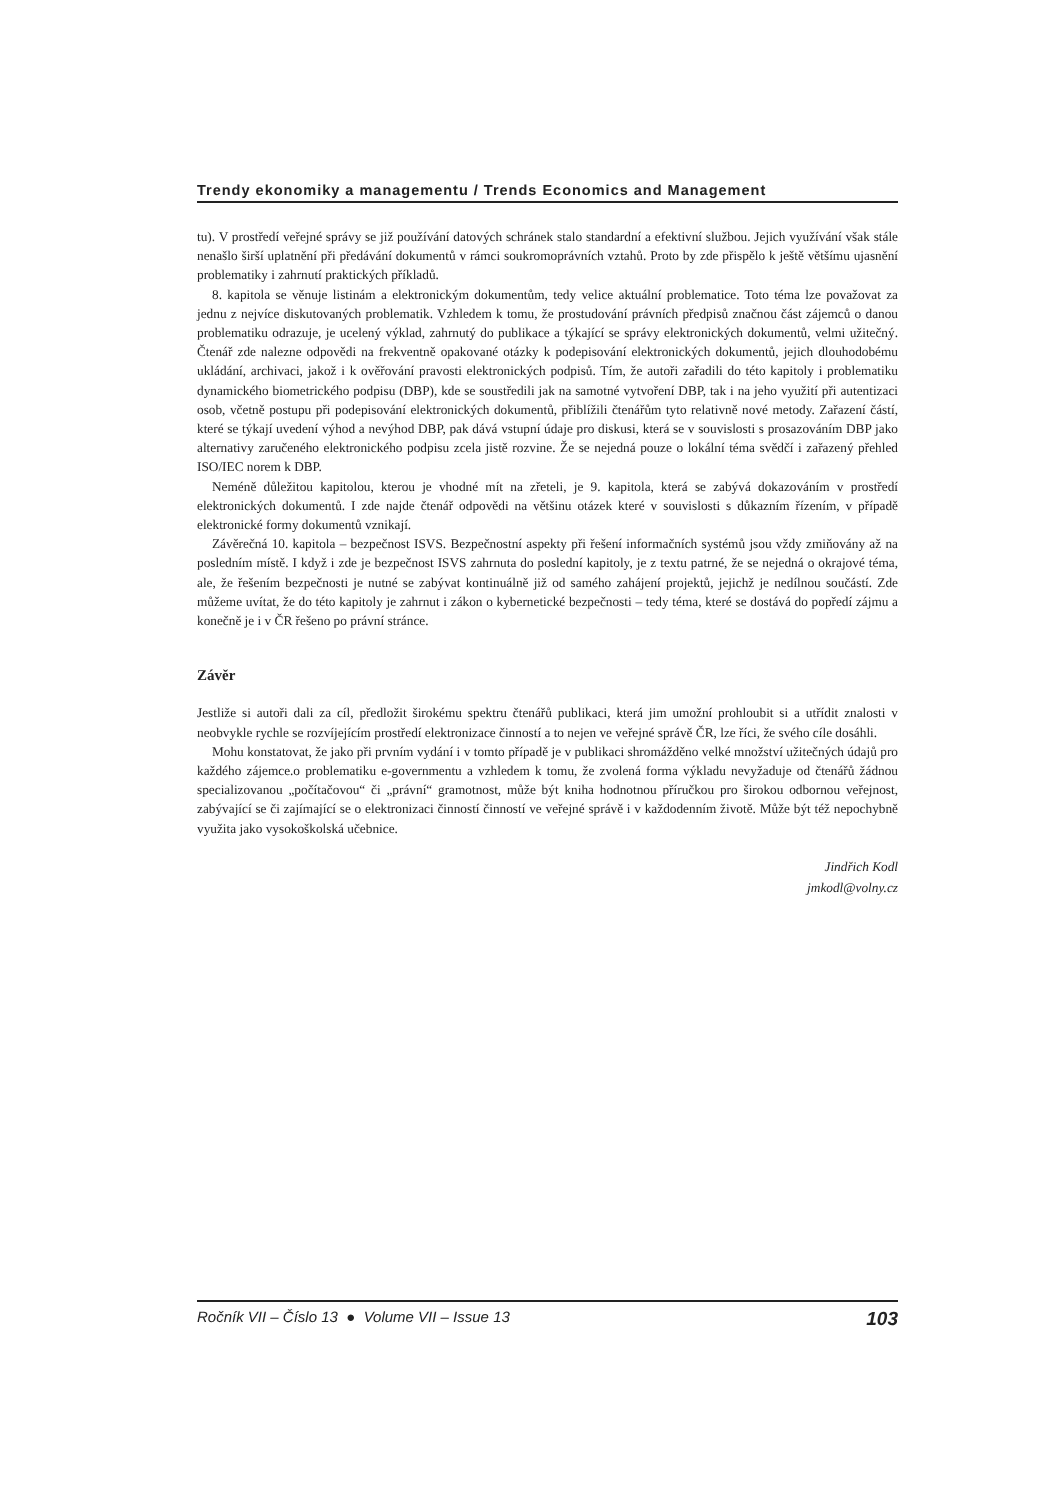Trendy ekonomiky a managementu / Trends Economics and Management
tu). V prostředí veřejné správy se již používání datových schránek stalo standardní a efektivní službou. Jejich využívání však stále nenašlo širší uplatnění při předávání dokumentů v rámci soukromoprávních vztahů. Proto by zde přispělo k ještě většímu ujasnění problematiky i zahrnutí praktických příkladů.
8. kapitola se věnuje listinám a elektronickým dokumentům, tedy velice aktuální problematice. Toto téma lze považovat za jednu z nejvíce diskutovaných problematik. Vzhledem k tomu, že prostudování právních předpisů značnou část zájemců o danou problematiku odrazuje, je ucelený výklad, zahrnutý do publikace a týkající se správy elektronických dokumentů, velmi užitečný. Čtenář zde nalezne odpovědi na frekventně opakované otázky k podepisování elektronických dokumentů, jejich dlouhodobému ukládání, archivaci, jakož i k ověřování pravosti elektronických podpisů. Tím, že autoři zařadili do této kapitoly i problematiku dynamického biometrického podpisu (DBP), kde se soustředili jak na samotné vytvoření DBP, tak i na jeho využití při autentizaci osob, včetně postupu při podepisování elektronických dokumentů, přiblížili čtenářům tyto relativně nové metody. Zařazení částí, které se týkají uvedení výhod a nevýhod DBP, pak dává vstupní údaje pro diskusi, která se v souvislosti s prosazováním DBP jako alternativy zaručeného elektronického podpisu zcela jistě rozvine. Že se nejedná pouze o lokální téma svědčí i zařazený přehled ISO/IEC norem k DBP.
Neméně důležitou kapitolou, kterou je vhodné mít na zřeteli, je 9. kapitola, která se zabývá dokazováním v prostředí elektronických dokumentů. I zde najde čtenář odpovědi na většinu otázek které v souvislosti s důkazním řízením, v případě elektronické formy dokumentů vznikají.
Závěrečná 10. kapitola – bezpečnost ISVS. Bezpečnostní aspekty při řešení informačních systémů jsou vždy zmiňovány až na posledním místě. I když i zde je bezpečnost ISVS zahrnuta do poslední kapitoly, je z textu patrné, že se nejedná o okrajové téma, ale, že řešením bezpečnosti je nutné se zabývat kontinuálně již od samého zahájení projektů, jejichž je nedílnou součástí. Zde můžeme uvítat, že do této kapitoly je zahrnut i zákon o kybernetické bezpečnosti – tedy téma, které se dostává do popředí zájmu a konečně je i v ČR řešeno po právní stránce.
Závěr
Jestliže si autoři dali za cíl, předložit širokému spektru čtenářů publikaci, která jim umožní prohloubit si a utřídit znalosti v neobvykle rychle se rozvíjejícím prostředí elektronizace činností a to nejen ve veřejné správě ČR, lze říci, že svého cíle dosáhli.
Mohu konstatovat, že jako při prvním vydání i v tomto případě je v publikaci shromážděno velké množství užitečných údajů pro každého zájemce.o problematiku e-governmentu a vzhledem k tomu, že zvolená forma výkladu nevyžaduje od čtenářů žádnou specializovanou „počítačovou“ či „právní“ gramotnost, může být kniha hodnotnou příručkou pro širokou odbornou veřejnost, zabývající se či zajímající se o elektronizaci činností činností ve veřejné správě i v každodenním životě. Může být též nepochybně využita jako vysokoškolská učebnice.
Jindřich Kodl
jmkodl@volny.cz
Ročník VII – Číslo 13 ● Volume VII – Issue 13 103